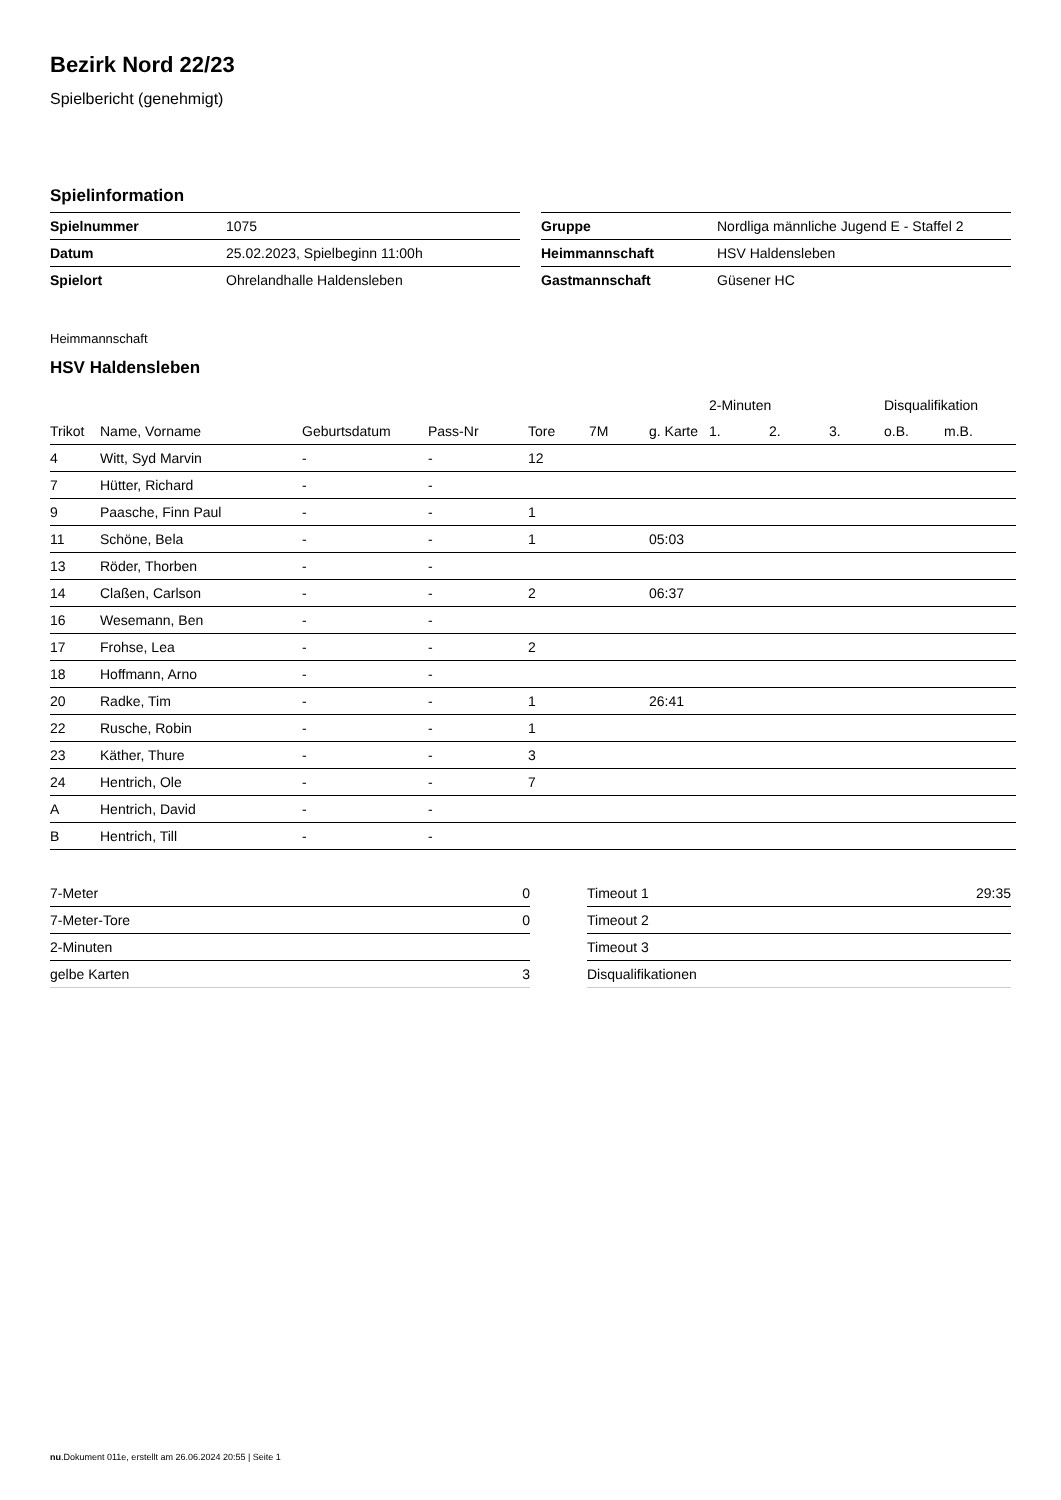Bezirk Nord 22/23
Spielbericht (genehmigt)
Spielinformation
| Spielnummer | 1075 |
| Datum | 25.02.2023, Spielbeginn 11:00h |
| Spielort | Ohrelandhalle Haldensleben |
| Gruppe | Nordliga männliche Jugend E - Staffel 2 |
| Heimmannschaft | HSV Haldensleben |
| Gastmannschaft | Güsener HC |
Heimmannschaft
HSV Haldensleben
| | | | | | | | 2-Minuten | | | Disqualifikation | |
| --- | --- | --- | --- | --- | --- | --- | --- | --- | --- | --- | --- |
| Trikot | Name, Vorname | Geburtsdatum | Pass-Nr | Tore | 7M | g. Karte | 1. | 2. | 3. | o.B. | m.B. |
| 4 | Witt, Syd Marvin | - | - | 12 | | | | | | | |
| 7 | Hütter, Richard | - | - | | | | | | | | |
| 9 | Paasche, Finn Paul | - | - | 1 | | | | | | | |
| 11 | Schöne, Bela | - | - | 1 | | 05:03 | | | | | |
| 13 | Röder, Thorben | - | - | | | | | | | | |
| 14 | Claßen, Carlson | - | - | 2 | | 06:37 | | | | | |
| 16 | Wesemann, Ben | - | - | | | | | | | | |
| 17 | Frohse, Lea | - | - | 2 | | | | | | | |
| 18 | Hoffmann, Arno | - | - | | | | | | | | |
| 20 | Radke, Tim | - | - | 1 | | 26:41 | | | | | |
| 22 | Rusche, Robin | - | - | 1 | | | | | | | |
| 23 | Käther, Thure | - | - | 3 | | | | | | | |
| 24 | Hentrich, Ole | - | - | 7 | | | | | | | |
| A | Hentrich, David | - | - | | | | | | | | |
| B | Hentrich, Till | - | - | | | | | | | | |
| 7-Meter | 0 |
| 7-Meter-Tore | 0 |
| 2-Minuten | |
| gelbe Karten | 3 |
| Timeout 1 | 29:35 |
| Timeout 2 | |
| Timeout 3 | |
| Disqualifikationen | |
nu.Dokument 011e, erstellt am 26.06.2024 20:55 | Seite 1